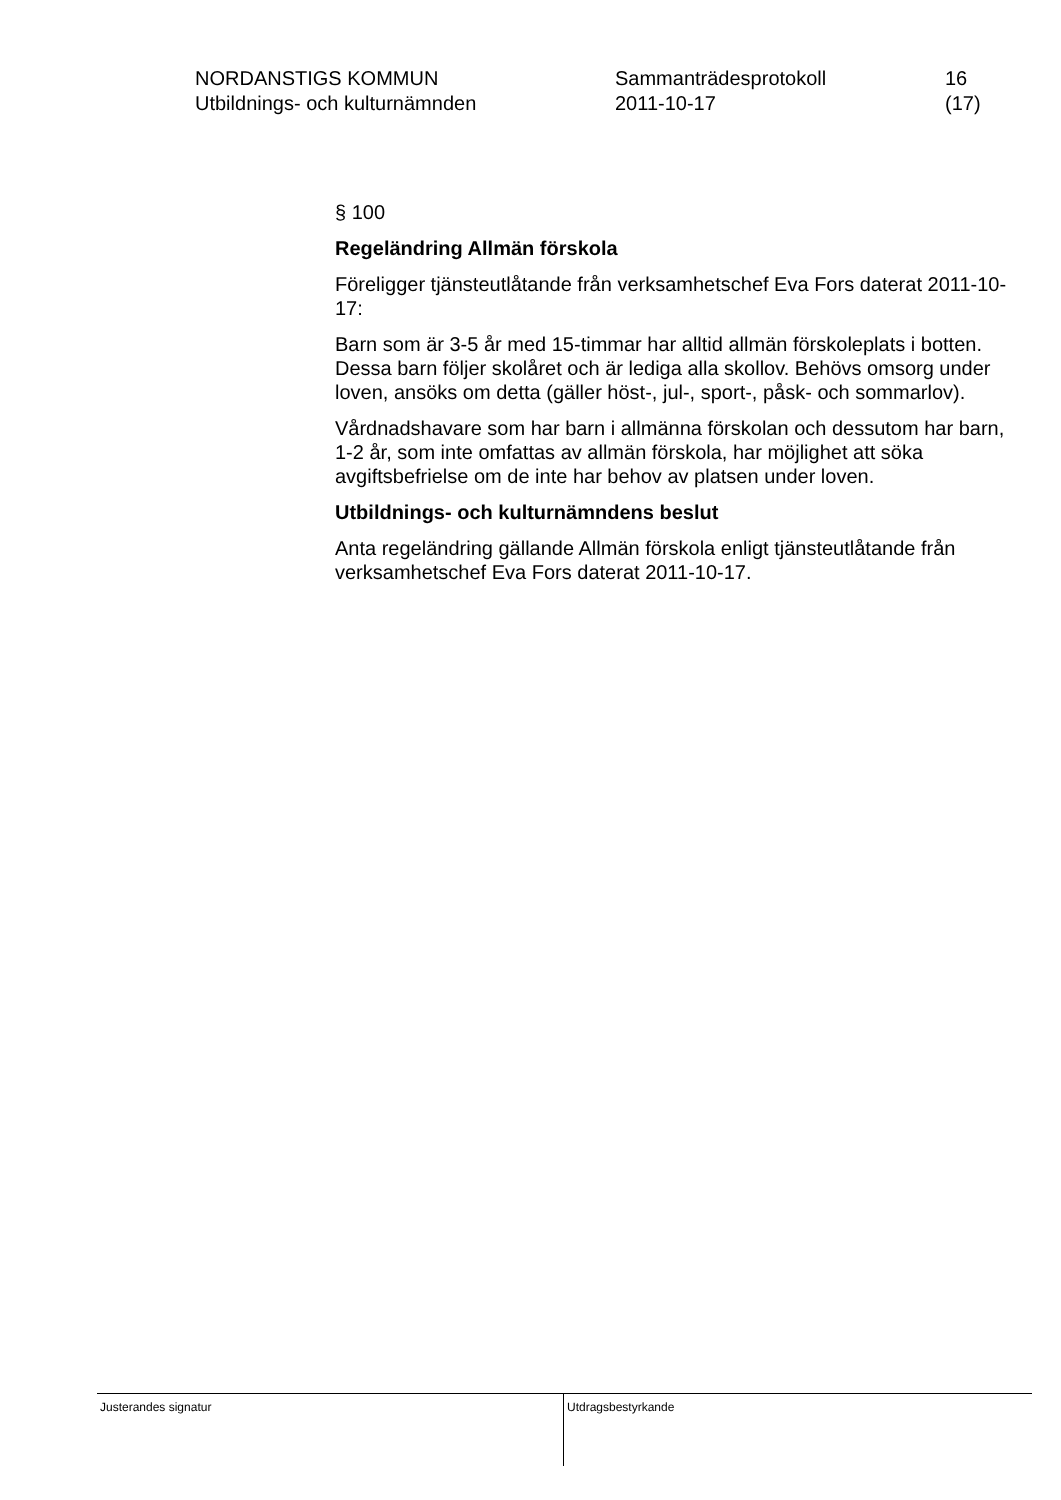NORDANSTIGS KOMMUN
Utbildnings- och kulturnämnden
Sammanträdesprotokoll
2011-10-17
16 (17)
§ 100
Regeländring Allmän förskola
Föreligger tjänsteutlåtande från verksamhetschef Eva Fors daterat 2011-10-17:
Barn som är 3-5 år med 15-timmar har alltid allmän förskoleplats i botten. Dessa barn följer skolåret och är lediga alla skollov. Behövs omsorg under loven, ansöks om detta (gäller höst-, jul-, sport-, påsk- och sommarlov).
Vårdnadshavare som har barn i allmänna förskolan och dessutom har barn, 1-2 år, som inte omfattas av allmän förskola, har möjlighet att söka avgiftsbefrielse om de inte har behov av platsen under loven.
Utbildnings- och kulturnämndens beslut
Anta regeländring gällande Allmän förskola enligt tjänsteutlåtande från verksamhetschef Eva Fors daterat 2011-10-17.
Justerandes signatur
Utdragsbestyrkande